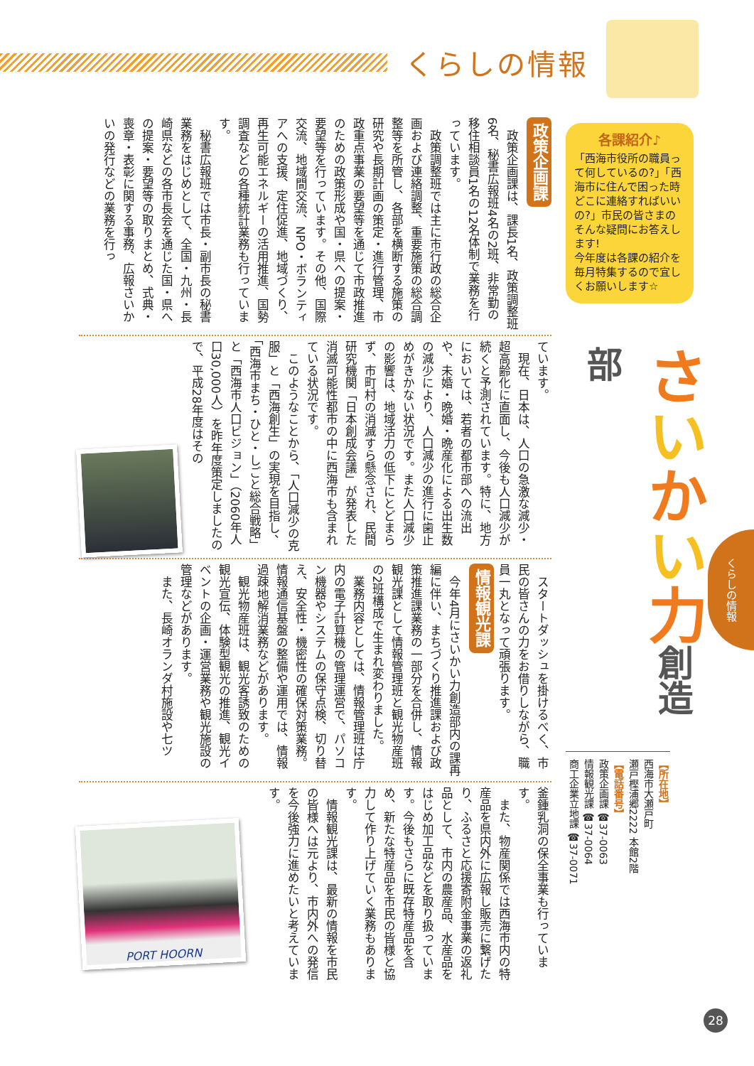くらしの情報
くらしの情報
各課紹介♪
「西海市役所の職員って何しているの?」「西海市に住んで困った時どこに連絡すればいいの?」市民の皆さまのそんな疑問にお答えします!
今年度は各課の紹介を毎月特集するので宜しくお願いします☆
さいかい力創造部
【所在地】
西海市大瀬戸町
瀬戸樫浦郷2222 本館2階
【電話番号】
政策企画課 ☎37-0063
情報観光課 ☎37-0064
商工企業立地課 ☎37-0071
政策企画課
政策企画課は、課長1名、政策調整班6名、秘書広報班4名の2班、非常勤の移住相談員1名の12名体制で業務を行っています。
政策調整班では主に市行政の総合企画および連絡調整、重要施策の総合調整等を所管し、各部を横断する施策の研究や長期計画の策定・進行管理、市政重点事業の要望等を通じて市政推進のための政策形成や国・県への提案・要望等を行っています。その他、国際交流、地域間交流、NPO・ボランティアへの支援、定住促進、地域づくり、再生可能エネルギーの活用推進、国勢調査などの各種統計業務も行っています。
秘書広報班では市長・副市長の秘書業務をはじめとして、全国・九州・長崎県などの各市長会を通じた国・県への提案・要望等の取りまとめ、式典・喪章・表彰に関する事務、広報さいかいの発行などの業務を行っ
ています。
現在、日本は、人口の急激な減少・超高齢化に直面し、今後も人口減少が続くと予測されています。特に、地方においては、若者の都市部への流出や、未婚・晩婚・晩産化による出生数の減少により、人口減少の進行に歯止めがきかない状況です。また人口減少の影響は、地域活力の低下にとどまらず、市町村の消滅すら懸念され、民間研究機関「日本創成会議」が発表した消滅可能性都市の中に西海市も含まれている状況です。
このようなことから、「人口減少の克服」と「西海創生」の実現を目指し、「西海市まち・ひと・しごと総合戦略」と「西海市人口ビジョン」（2060年人口30,000人）を昨年度策定しましたので、平成28年度はその
スタートダッシュを掛けるべく、市民の皆さんの力をお借りしながら、職員一丸となって頑張ります。
情報観光課
今年4月にさいかい力創造部内の課再編に伴い、まちづくり推進課および政策推進課業務の一部分を合併し、情報観光課として情報管理班と観光物産班の2班構成で生まれ変わりました。
業務内容としては、情報管理班は庁内の電子計算機の管理運営で、パソコン機器やシステムの保守点検、切り替え、安全性・機密性の確保対策業務。情報通信基盤の整備や運用では、情報過疎地解消業務などがあります。
観光物産班は、観光客誘致のための観光宣伝、体験型観光の推進、観光イベントの企画・運営業務や観光施設の管理などがあります。
また、長崎オランダ村施設や七ツ
釜鍾乳洞の保全事業も行っています。
また、物産関係では西海市内の特産品を県内外に広報し販売に繋げたり、ふるさと応援寄附金事業の返礼品として、市内の農産品、水産品をはじめ加工品などを取り扱っています。今後もさらに既存特産品を含め、新たな特産品を市民の皆様と協力して作り上げていく業務もあります。
情報観光課は、最新の情報を市民の皆様へは元より、市内外への発信を今後強力に進めたいと考えています。
PORT HOORN
28